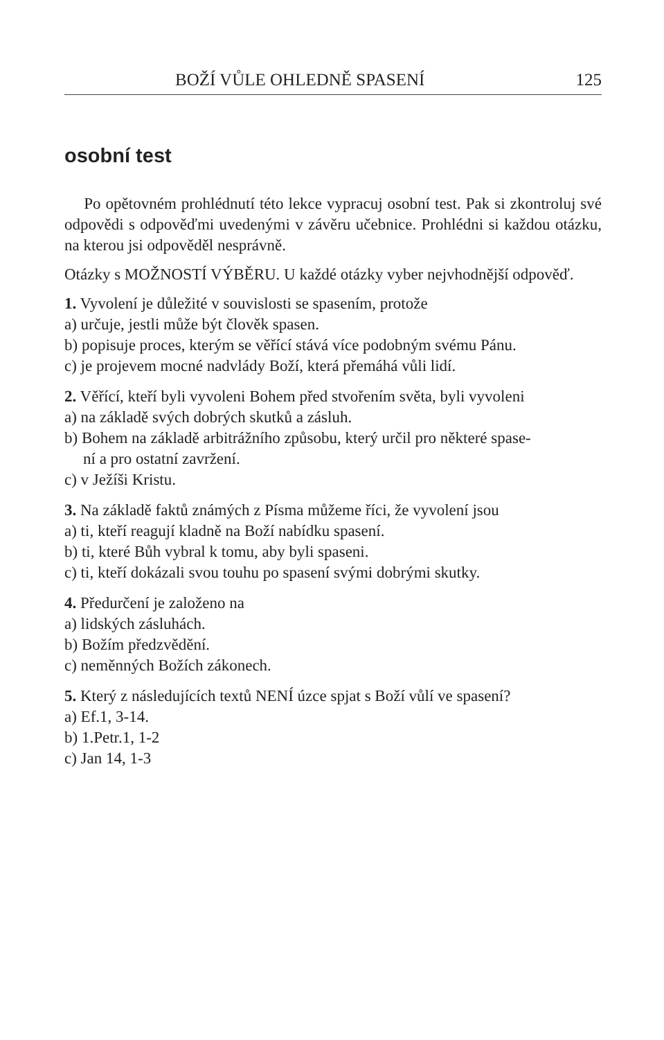BOŽÍ VŮLE OHLEDNĚ SPASENÍ 125
osobní test
Po opětovném prohlédnutí této lekce vypracuj osobní test. Pak si zkontroluj své odpovědi s odpověďmi uvedenými v závěru učebnice. Prohlédni si každou otázku, na kterou jsi odpověděl nesprávně.
Otázky s MOŽNOSTÍ VÝBĚRU. U každé otázky vyber nejvhodnější odpověď.
1. Vyvolení je důležité v souvislosti se spasením, protože
a) určuje, jestli může být člověk spasen.
b) popisuje proces, kterým se věřící stává více podobným svému Pánu.
c) je projevem mocné nadvlády Boží, která přemáhá vůli lidí.
2. Věřící, kteří byli vyvoleni Bohem před stvořením světa, byli vyvoleni
a) na základě svých dobrých skutků a zásluh.
b) Bohem na základě arbitrážního způsobu, který určil pro některé spase-
ní a pro ostatní zavržení.
c) v Ježíši Kristu.
3. Na základě faktů známých z Písma můžeme říci, že vyvolení jsou
a) ti, kteří reagují kladně na Boží nabídku spasení.
b) ti, které Bůh vybral k tomu, aby byli spaseni.
c) ti, kteří dokázali svou touhu po spasení svými dobrými skutky.
4. Předurčení je založeno na
a) lidských zásluhách.
b) Božím předzvědění.
c) neměnných Božích zákonech.
5. Který z následujících textů NENÍ úzce spjat s Boží vůlí ve spasení?
a) Ef.1, 3-14.
b) 1.Petr.1, 1-2
c) Jan 14, 1-3